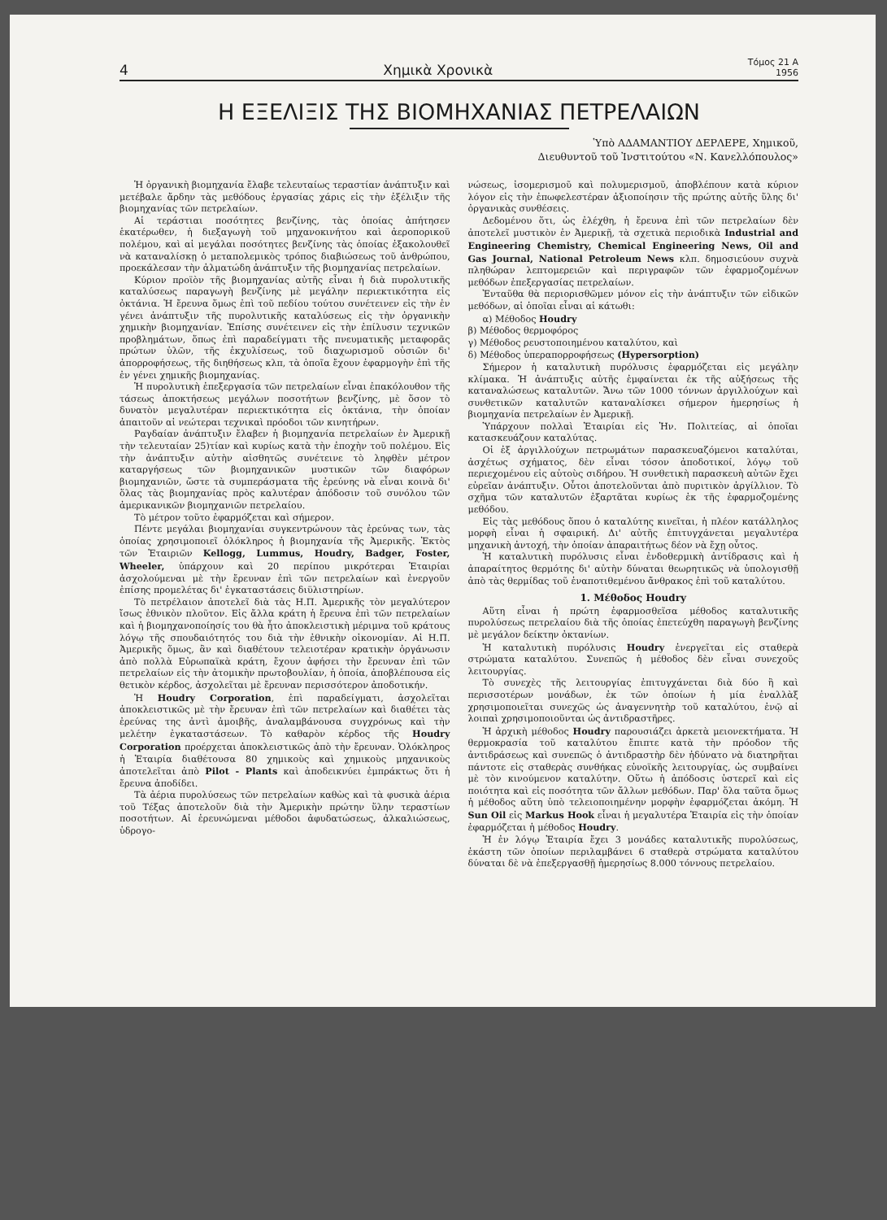4 Χημικὰ Χρονικὰ Τόμος 21 Α
1956
Η ΕΞΕΛΙΞΙΣ ΤΗΣ ΒΙΟΜΗΧΑΝΙΑΣ ΠΕΤΡΕΛΑΙΩΝ
Ὑπὸ ΑΔΑΜΑΝΤΙΟΥ ΔΕΡΛΕΡΕ, Χημικοῦ,
Διευθυντοῦ τοῦ Ἰνστιτούτου «Ν. Κανελλόπουλος»
Ἡ ὀργανικὴ βιομηχανία ἔλαβε τελευταίως τεραστίαν ἀνάπτυξιν καὶ μετέβαλε ἄρδην τὰς μεθόδους ἐργασίας χάρις εἰς τὴν ἐξέλιξιν τῆς βιομηχανίας τῶν πετρελαίων.
Αἱ τεράστιαι ποσότητες βενζίνης, τὰς ὁποίας ἀπήτησεν ἑκατέρωθεν, ἡ διεξαγωγὴ τοῦ μηχανοκινήτου καὶ ἀεροπορικοῦ πολέμου, καὶ αἱ μεγάλαι ποσότητες βενζίνης τὰς ὁποίας ἐξακολουθεῖ νὰ καταναλίσκῃ ὁ μεταπολεμικὸς τρόπος διαβιώσεως τοῦ ἀνθρώπου, προεκάλεσαν τὴν ἁλματώδη ἀνάπτυξιν τῆς βιομηχανίας πετρελαίων.
Κύριον προϊὸν τῆς βιομηχανίας αὐτῆς εἶναι ἡ διὰ πυρολυτικῆς καταλύσεως παραγωγὴ βενζίνης μὲ μεγάλην περιεκτικότητα εἰς ὀκτάνια. Ἡ ἔρευνα ὅμως ἐπὶ τοῦ πεδίου τούτου συνέτεινεν εἰς τὴν ἐν γένει ἀνάπτυξιν τῆς πυρολυτικῆς καταλύσεως εἰς τὴν ὀργανικὴν χημικὴν βιομηχανίαν. Ἐπίσης συνέτεινεν εἰς τὴν ἐπίλυσιν τεχνικῶν προβλημάτων, ὅπως ἐπὶ παραδείγματι τῆς πνευματικῆς μεταφορᾶς πρώτων ὑλῶν, τῆς ἐκχυλίσεως, τοῦ διαχωρισμοῦ οὐσιῶν δι' ἀπορροφήσεως, τῆς διηθήσεως κλπ, τὰ ὁποῖα ἔχουν ἐφαρμογὴν ἐπὶ τῆς ἐν γένει χημικῆς βιομηχανίας.
Ἡ πυρολυτικὴ ἐπεξεργασία τῶν πετρελαίων εἶναι ἐπακόλουθον τῆς τάσεως ἀποκτήσεως μεγάλων ποσοτήτων βενζίνης, μὲ ὅσον τὸ δυνατὸν μεγαλυτέραν περιεκτικότητα εἰς ὀκτάνια, τὴν ὁποίαν ἀπαιτοῦν αἱ νεώτεραι τεχνικαὶ πρόοδοι τῶν κινητήρων.
Ραγδαίαν ἀνάπτυξιν ἔλαβεν ἡ βιομηχανία πετρελαίων ἐν Ἀμερικῇ τὴν τελευταίαν 25)τίαν καὶ κυρίως κατὰ τὴν ἐποχὴν τοῦ πολέμου. Εἰς τὴν ἀνάπτυξιν αὐτὴν αἰσθητῶς συνέτεινε τὸ ληφθὲν μέτρον καταργήσεως τῶν βιομηχανικῶν μυστικῶν τῶν διαφόρων βιομηχανιῶν, ὥστε τὰ συμπεράσματα τῆς ἐρεύνης νὰ εἶναι κοινὰ δι' ὅλας τὰς βιομηχανίας πρὸς καλυτέραν ἀπόδοσιν τοῦ συνόλου τῶν ἀμερικανικῶν βιομηχανιῶν πετρελαίου.
Τὸ μέτρον τοῦτο ἐφαρμόζεται καὶ σήμερον.
Πέντε μεγάλαι βιομηχανίαι συγκεντρώνουν τὰς ἐρεύνας των, τὰς ὁποίας χρησιμοποιεῖ ὁλόκληρος ἡ βιομηχανία τῆς Ἀμερικῆς. Ἐκτὸς τῶν Ἑταιριῶν Kellogg, Lummus, Houdry, Badger, Foster, Wheeler, ὑπάρχουν καὶ 20 περίπου μικρότεραι Ἑταιρίαι ἀσχολούμεναι μὲ τὴν ἔρευναν ἐπὶ τῶν πετρελαίων καὶ ἐνεργοῦν ἐπίσης προμελέτας δι' ἐγκαταστάσεις διϋλιστηρίων.
Τὸ πετρέλαιον ἀποτελεῖ διὰ τὰς Η.Π. Ἀμερικῆς τὸν μεγαλύτερον ἴσως ἐθνικὸν πλοῦτον. Εἰς ἄλλα κράτη ἡ ἔρευνα ἐπὶ τῶν πετρελαίων καὶ ἡ βιομηχανοποίησίς του θὰ ἦτο ἀποκλειστικὴ μέριμνα τοῦ κράτους λόγῳ τῆς σπουδαιότητός του διὰ τὴν ἐθνικὴν οἰκονομίαν. Αἱ Η.Π. Ἀμερικῆς ὅμως, ἂν καὶ διαθέτουν τελειοτέραν κρατικὴν ὀργάνωσιν ἀπὸ πολλὰ Εὐρωπαϊκὰ κράτη, ἔχουν ἀφήσει τὴν ἔρευναν ἐπὶ τῶν πετρελαίων εἰς τὴν ἀτομικὴν πρωτοβουλίαν, ἡ ὁποία, ἀποβλέπουσα εἰς θετικὸν κέρδος, ἀσχολεῖται μὲ ἔρευναν περισσότερον ἀποδοτικήν.
Ἡ Houdry Corporation, ἐπὶ παραδείγματι, ἀσχολεῖται ἀποκλειστικῶς μὲ τὴν ἔρευναν ἐπὶ τῶν πετρελαίων καὶ διαθέτει τὰς ἐρεύνας της ἀντὶ ἀμοιβῆς, ἀναλαμβάνουσα συγχρόνως καὶ τὴν μελέτην ἐγκαταστάσεων. Τὸ καθαρὸν κέρδος τῆς Houdry Corporation προέρχεται ἀποκλειστικῶς ἀπὸ τὴν ἔρευναν. Ὁλόκληρος ἡ Ἑταιρία διαθέτουσα 80 χημικοὺς καὶ χημικοὺς μηχανικοὺς ἀποτελεῖται ἀπὸ Pilot - Plants καὶ ἀποδεικνύει ἐμπράκτως ὅτι ἡ ἔρευνα ἀποδίδει.
Τὰ ἀέρια πυρολύσεως τῶν πετρελαίων καθὼς καὶ τὰ φυσικὰ ἀέρια τοῦ Τέξας ἀποτελοῦν διὰ τὴν Ἀμερικὴν πρώτην ὕλην τεραστίων ποσοτήτων. Αἱ ἐρευνώμεναι μέθοδοι ἀφυδατώσεως, ἀλκαλιώσεως, ὑδρογο-
νώσεως, ἰσομερισμοῦ καὶ πολυμερισμοῦ, ἀποβλέπουν κατὰ κύριον λόγον εἰς τὴν ἐπωφελεστέραν ἀξιοποίησιν τῆς πρώτης αὐτῆς ὕλης δι' ὀργανικὰς συνθέσεις.
Δεδομένου ὅτι, ὡς ἐλέχθη, ἡ ἔρευνα ἐπὶ τῶν πετρελαίων δὲν ἀποτελεῖ μυστικὸν ἐν Ἀμερικῇ, τὰ σχετικὰ περιοδικὰ Industrial and Engineering Chemistry, Chemical Engineering News, Oil and Gas Journal, National Petroleum News κλπ. δημοσιεύουν συχνὰ πληθώραν λεπτομερειῶν καὶ περιγραφῶν τῶν ἐφαρμοζομένων μεθόδων ἐπεξεργασίας πετρελαίων.
Ἐνταῦθα θὰ περιορισθῶμεν μόνον εἰς τὴν ἀνάπτυξιν τῶν εἰδικῶν μεθόδων, αἱ ὁποῖαι εἶναι αἱ κάτωθι:
α) Μέθοδος Houdry
β) Μέθοδος θερμοφόρος
γ) Μέθοδος ρευστοποιημένου καταλύτου, καὶ
δ) Μέθοδος ὑπεραπορροφήσεως (Hypersorption)
Σήμερον ἡ καταλυτικὴ πυρόλυσις ἐφαρμόζεται εἰς μεγάλην κλίμακα. Ἡ ἀνάπτυξις αὐτῆς ἐμφαίνεται ἐκ τῆς αὐξήσεως τῆς καταναλώσεως καταλυτῶν. Ἄνω τῶν 1000 τόννων ἀργιλλούχων καὶ συνθετικῶν καταλυτῶν καταναλίσκει σήμερον ἡμερησίως ἡ βιομηχανία πετρελαίων ἐν Ἀμερικῇ.
Ὑπάρχουν πολλαὶ Ἑταιρίαι εἰς Ἡν. Πολιτείας, αἱ ὁποῖαι κατασκευάζουν καταλύτας.
Οἱ ἐξ ἀργιλλούχων πετρωμάτων παρασκευαζόμενοι καταλύται, ἀσχέτως σχήματος, δὲν εἶναι τόσον ἀποδοτικοί, λόγῳ τοῦ περιεχομένου εἰς αὐτοὺς σιδήρου. Ἡ συνθετικὴ παρασκευὴ αὐτῶν ἔχει εὐρεῖαν ἀνάπτυξιν. Οὗτοι ἀποτελοῦνται ἀπὸ πυριτικὸν ἀργίλλιον. Τὸ σχῆμα τῶν καταλυτῶν ἐξαρτᾶται κυρίως ἐκ τῆς ἐφαρμοζομένης μεθόδου.
Εἰς τὰς μεθόδους ὅπου ὁ καταλύτης κινεῖται, ἡ πλέον κατάλληλος μορφὴ εἶναι ἡ σφαιρική. Δι' αὐτῆς ἐπιτυγχάνεται μεγαλυτέρα μηχανικὴ ἀντοχή, τὴν ὁποίαν ἀπαραιτήτως δέον νὰ ἔχῃ οὗτος.
Ἡ καταλυτικὴ πυρόλυσις εἶναι ἐνδοθερμικὴ ἀντίδρασις καὶ ἡ ἀπαραίτητος θερμότης δι' αὐτὴν δύναται θεωρητικῶς νὰ ὑπολογισθῇ ἀπὸ τὰς θερμίδας τοῦ ἐναποτιθεμένου ἄνθρακος ἐπὶ τοῦ καταλύτου.
1. Μέθοδος Houdry
Αὕτη εἶναι ἡ πρώτη ἐφαρμοσθεῖσα μέθοδος καταλυτικῆς πυρολύσεως πετρελαίου διὰ τῆς ὁποίας ἐπετεύχθη παραγωγὴ βενζίνης μὲ μεγάλον δείκτην ὀκτανίων.
Ἡ καταλυτικὴ πυρόλυσις Houdry ἐνεργεῖται εἰς σταθερὰ στρώματα καταλύτου. Συνεπῶς ἡ μέθοδος δὲν εἶναι συνεχοῦς λειτουργίας.
Τὸ συνεχὲς τῆς λειτουργίας ἐπιτυγχάνεται διὰ δύο ἢ καὶ περισσοτέρων μονάδων, ἐκ τῶν ὁποίων ἡ μία ἐναλλὰξ χρησιμοποιεῖται συνεχῶς ὡς ἀναγεννητὴρ τοῦ καταλύτου, ἐνῷ αἱ λοιπαὶ χρησιμοποιοῦνται ὡς ἀντιδραστῆρες.
Ἡ ἀρχικὴ μέθοδος Houdry παρουσιάζει ἀρκετὰ μειονεκτήματα. Ἡ θερμοκρασία τοῦ καταλύτου ἔπιπτε κατὰ τὴν πρόοδον τῆς ἀντιδράσεως καὶ συνεπῶς ὁ ἀντιδραστὴρ δὲν ἠδύνατο νὰ διατηρῆται πάντοτε εἰς σταθερὰς συνθήκας εὐνοϊκῆς λειτουργίας, ὡς συμβαίνει μὲ τὸν κινούμενον καταλύτην. Οὕτω ἡ ἀπόδοσις ὑστερεῖ καὶ εἰς ποιότητα καὶ εἰς ποσότητα τῶν ἄλλων μεθόδων. Παρ' ὅλα ταῦτα ὅμως ἡ μέθοδος αὕτη ὑπὸ τελειοποιημένην μορφὴν ἐφαρμόζεται ἀκόμη. Ἡ Sun Oil εἰς Markus Hook εἶναι ἡ μεγαλυτέρα Ἑταιρία εἰς τὴν ὁποίαν ἐφαρμόζεται ἡ μέθοδος Houdry.
Ἡ ἐν λόγῳ Ἑταιρία ἔχει 3 μονάδες καταλυτικῆς πυρολύσεως, ἑκάστη τῶν ὁποίων περιλαμβάνει 6 σταθερὰ στρώματα καταλύτου δύναται δὲ νὰ ἐπεξεργασθῇ ἡμερησίως 8.000 τόννους πετρελαίου.